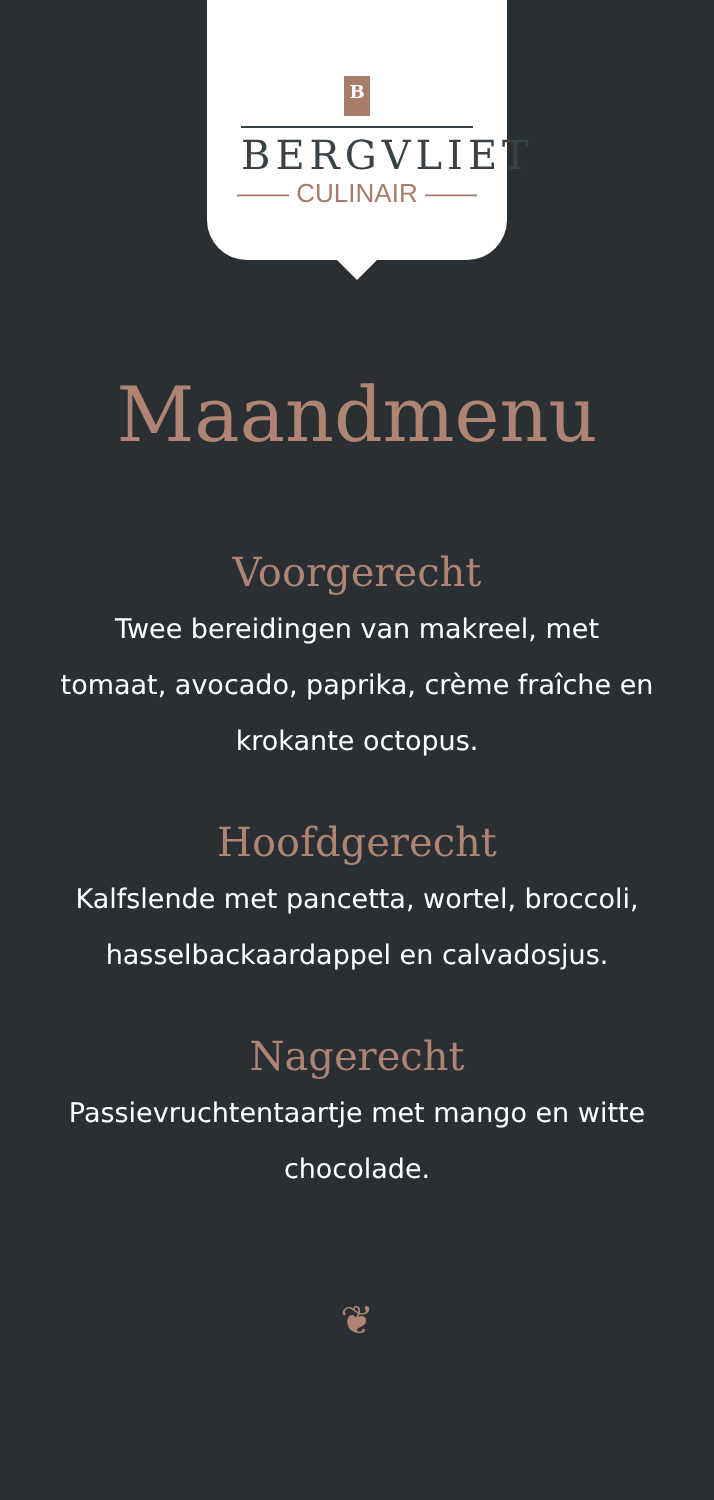B
BERGVLIET
—— CULINAIR ——
Maandmenu
Voorgerecht
Twee bereidingen van makreel, met tomaat, avocado, paprika, crème fraîche en krokante octopus.
Hoofdgerecht
Kalfslende met pancetta, wortel, broccoli, hasselbackaardappel en calvadosjus.
Nagerecht
Passievruchtentaartje met mango en witte chocolade.
❦